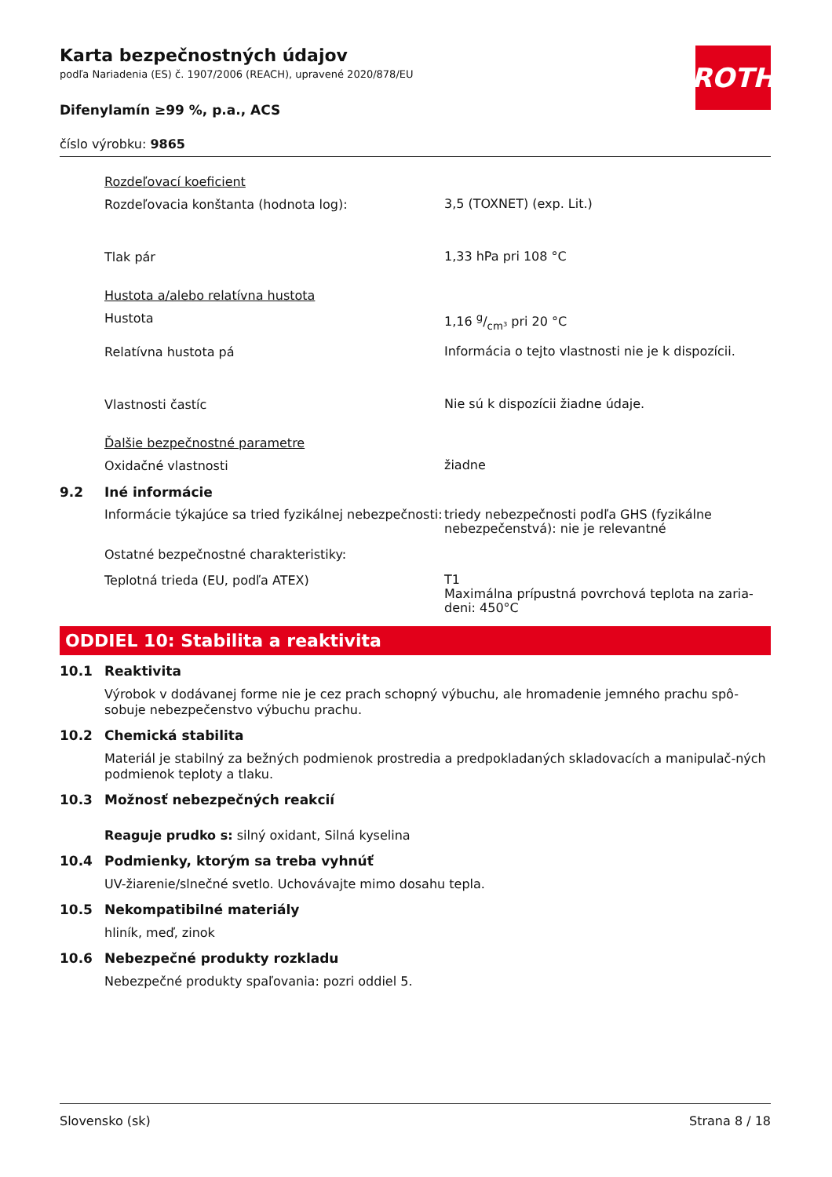ROTH
Karta bezpečnostných údajov
podľa Nariadenia (ES) č. 1907/2006 (REACH), upravené 2020/878/EU
Difenylamín ≥99 %, p.a., ACS
číslo výrobku: 9865
Rozdeľovací koeficient
Rozdeľovacia konštanta (hodnota log):
3,5 (TOXNET) (exp. Lit.)
Tlak pár
1,33 hPa pri 108 °C
Hustota a/alebo relatívna hustota
Hustota
1,16 g/cm³ pri 20 °C
Relatívna hustota pá
Informácia o tejto vlastnosti nie je k dispozícii.
Vlastnosti častíc
Nie sú k dispozícii žiadne údaje.
Ďalšie bezpečnostné parametre
Oxidačné vlastnosti
žiadne
9.2 Iné informácie
Informácie týkajúce sa tried fyzikálnej nebezpečnosti:
triedy nebezpečnosti podľa GHS (fyzikálne nebezpečenstvá): nie je relevantné
Ostatné bezpečnostné charakteristiky:
Teplotná trieda (EU, podľa ATEX)
T1
Maximálna prípustná povrchová teplota na zaria-deni: 450°C
ODDIEL 10: Stabilita a reaktivita
10.1 Reaktivita
Výrobok v dodávanej forme nie je cez prach schopný výbuchu, ale hromadenie jemného prachu spô-sobuje nebezpečenstvo výbuchu prachu.
10.2 Chemická stabilita
Materiál je stabilný za bežných podmienok prostredia a predpokladaných skladovacích a manipulač-ných podmienok teploty a tlaku.
10.3 Možnosť nebezpečných reakcií
Reaguje prudko s: silný oxidant, Silná kyselina
10.4 Podmienky, ktorým sa treba vyhnúť
UV-žiarenie/slnečné svetlo. Uchovávajte mimo dosahu tepla.
10.5 Nekompatibilné materiály
hliník, meď, zinok
10.6 Nebezpečné produkty rozkladu
Nebezpečné produkty spaľovania: pozri oddiel 5.
Slovensko (sk) Strana 8 / 18